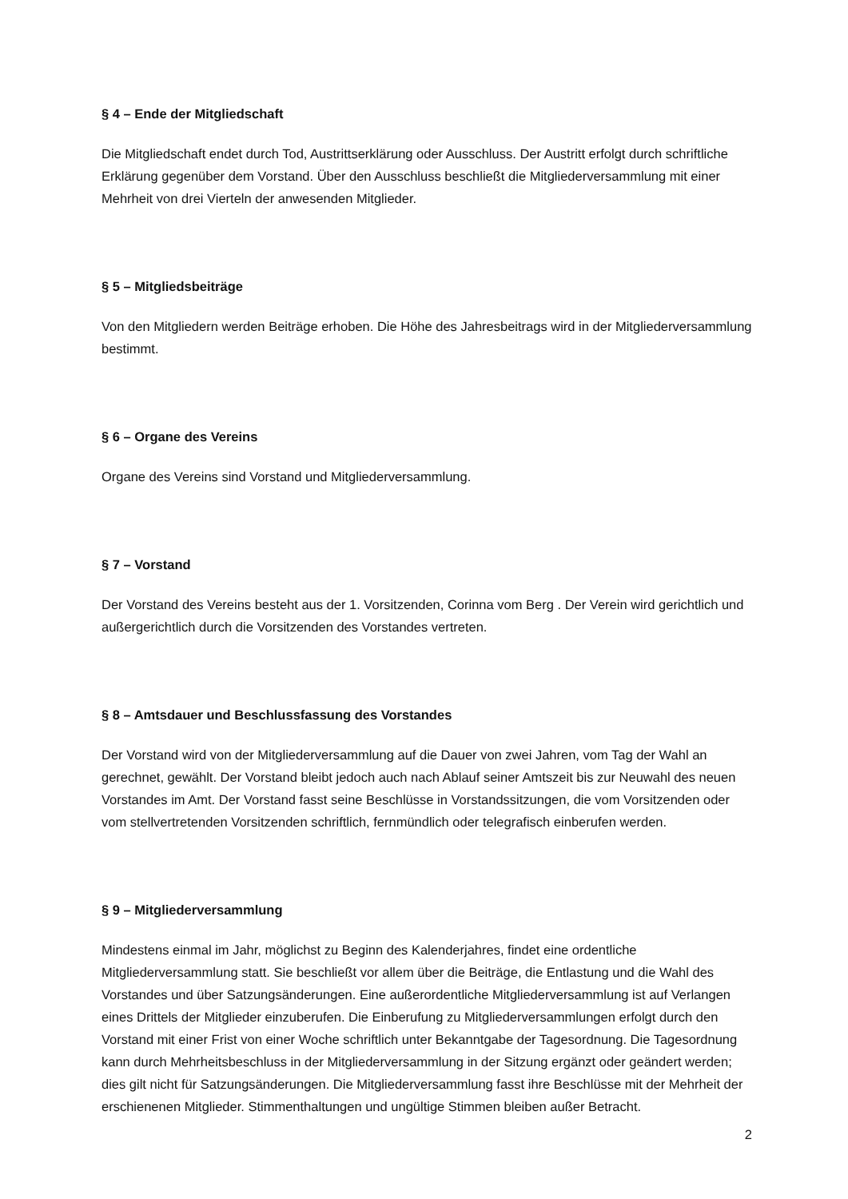§ 4 – Ende der Mitgliedschaft
Die Mitgliedschaft endet durch Tod, Austrittserklärung oder Ausschluss. Der Austritt erfolgt durch schriftliche Erklärung gegenüber dem Vorstand. Über den Ausschluss beschließt die Mitgliederversammlung mit einer Mehrheit von drei Vierteln der anwesenden Mitglieder.
§ 5 – Mitgliedsbeiträge
Von den Mitgliedern werden Beiträge erhoben. Die Höhe des Jahresbeitrags wird in der Mitgliederversammlung bestimmt.
§ 6 – Organe des Vereins
Organe des Vereins sind Vorstand und Mitgliederversammlung.
§ 7 – Vorstand
Der Vorstand des Vereins besteht aus der 1. Vorsitzenden, Corinna vom Berg . Der Verein wird gerichtlich und außergerichtlich durch die Vorsitzenden des Vorstandes vertreten.
§ 8 – Amtsdauer und Beschlussfassung des Vorstandes
Der Vorstand wird von der Mitgliederversammlung auf die Dauer von zwei Jahren, vom Tag der Wahl an gerechnet, gewählt. Der Vorstand bleibt jedoch auch nach Ablauf seiner Amtszeit bis zur Neuwahl des neuen Vorstandes im Amt. Der Vorstand fasst seine Beschlüsse in Vorstandssitzungen, die vom Vorsitzenden oder vom stellvertretenden Vorsitzenden schriftlich, fernmündlich oder telegrafisch einberufen werden.
§ 9 – Mitgliederversammlung
Mindestens einmal im Jahr, möglichst zu Beginn des Kalenderjahres, findet eine ordentliche Mitgliederversammlung statt. Sie beschließt vor allem über die Beiträge, die Entlastung und die Wahl des Vorstandes und über Satzungsänderungen. Eine außerordentliche Mitgliederversammlung ist auf Verlangen eines Drittels der Mitglieder einzuberufen. Die Einberufung zu Mitgliederversammlungen erfolgt durch den Vorstand mit einer Frist von einer Woche schriftlich unter Bekanntgabe der Tagesordnung. Die Tagesordnung kann durch Mehrheitsbeschluss in der Mitgliederversammlung in der Sitzung ergänzt oder geändert werden; dies gilt nicht für Satzungsänderungen. Die Mitgliederversammlung fasst ihre Beschlüsse mit der Mehrheit der erschienenen Mitglieder. Stimmenthaltungen und ungültige Stimmen bleiben außer Betracht.
2